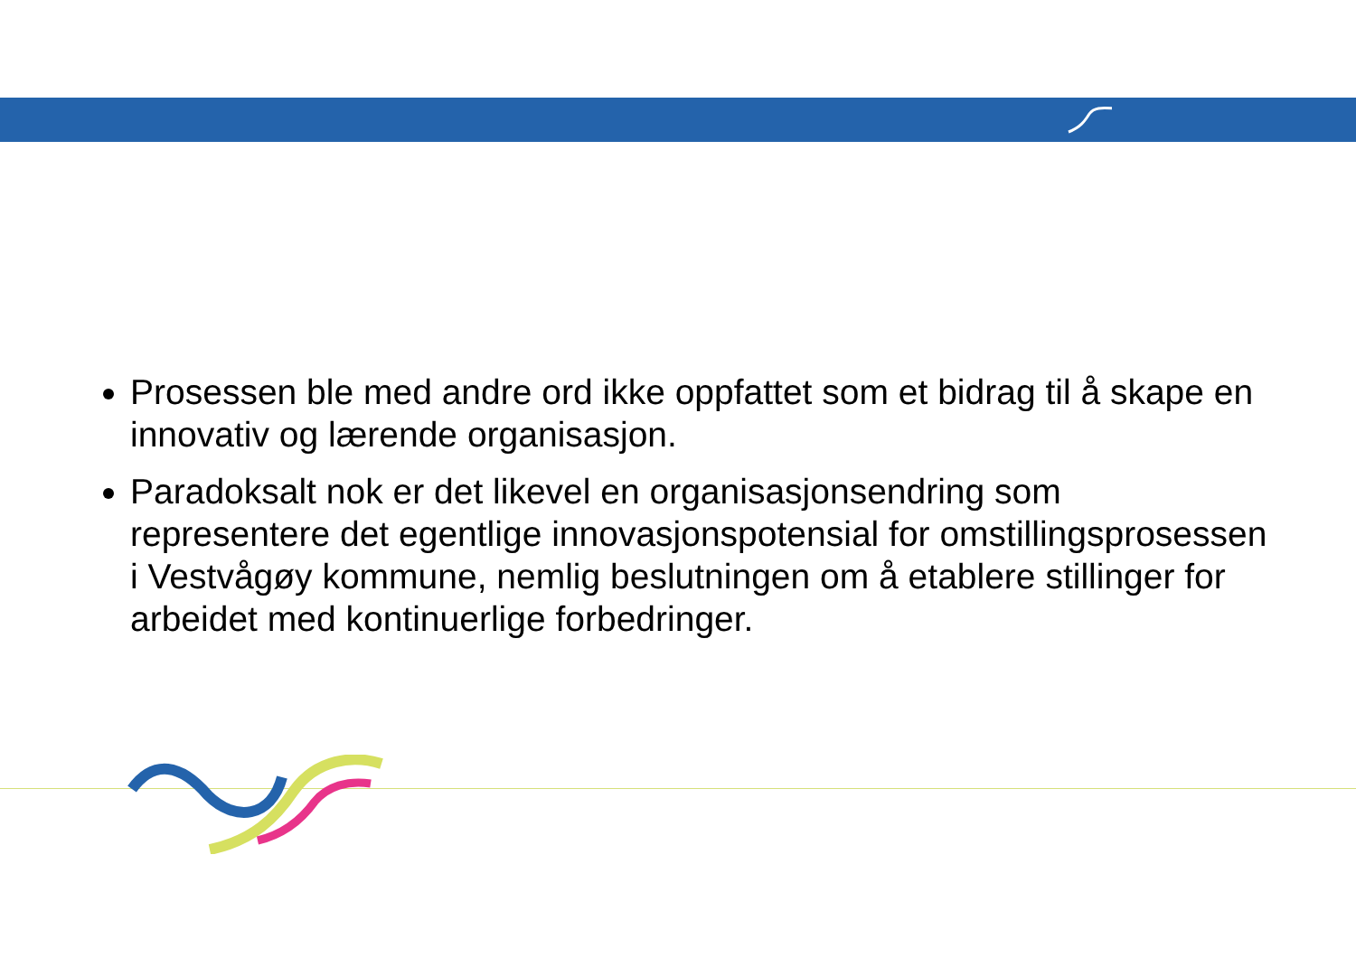Prosessen ble med andre ord ikke oppfattet som et bidrag til å skape en innovativ og lærende organisasjon.
Paradoksalt nok er det likevel en organisasjonsendring som representere det egentlige innovasjonspotensial for omstillingsprosessen i Vestvågøy kommune, nemlig beslutningen om å etablere stillinger for arbeidet med kontinuerlige forbedringer.